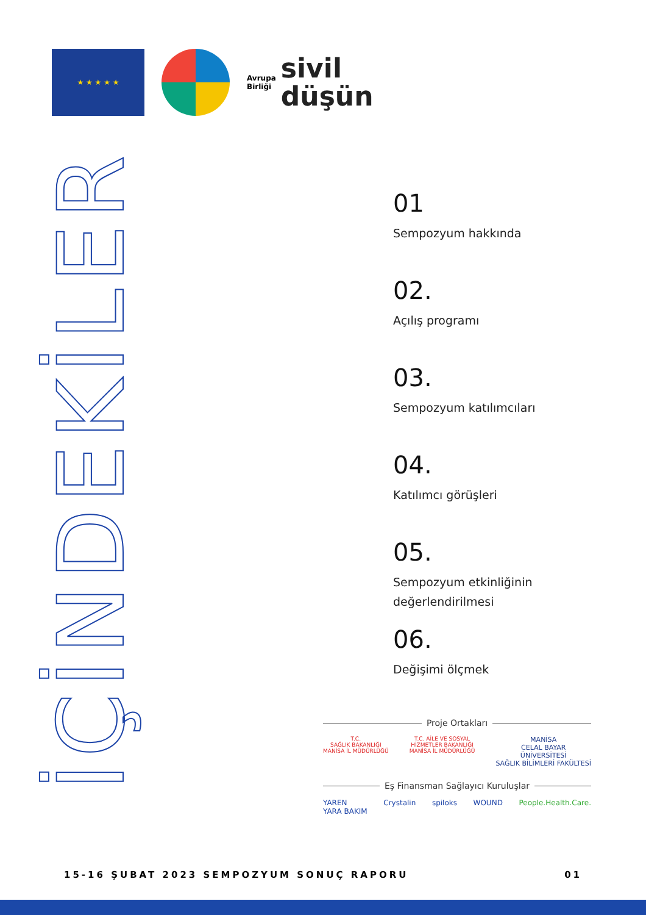★ ★ ★ ★ ★
Avrupa
Birliği sivil
düşün
İÇİNDEKİLER
01
Sempozyum hakkında
02.
Açılış programı
03.
Sempozyum katılımcıları
04.
Katılımcı görüşleri
05.
Sempozyum etkinliğinin değerlendirilmesi
06.
Değişimi ölçmek
Proje Ortakları
T.C.
SAĞLIK BAKANLIĞI
MANİSA İL MÜDÜRLÜĞÜ
T.C. AİLE VE SOSYAL
HİZMETLER BAKANLIĞI
MANİSA İL MÜDÜRLÜĞÜ
MANİSA
CELAL BAYAR
ÜNİVERSİTESİ
SAĞLIK BİLİMLERİ FAKÜLTESİ
Eş Finansman Sağlayıcı Kuruluşlar
YAREN
YARA BAKIM
Crystalin spiloks WOUND People.Health.Care.
15-16 ŞUBAT 2023 SEMPOZYUM SONUÇ RAPORU 01